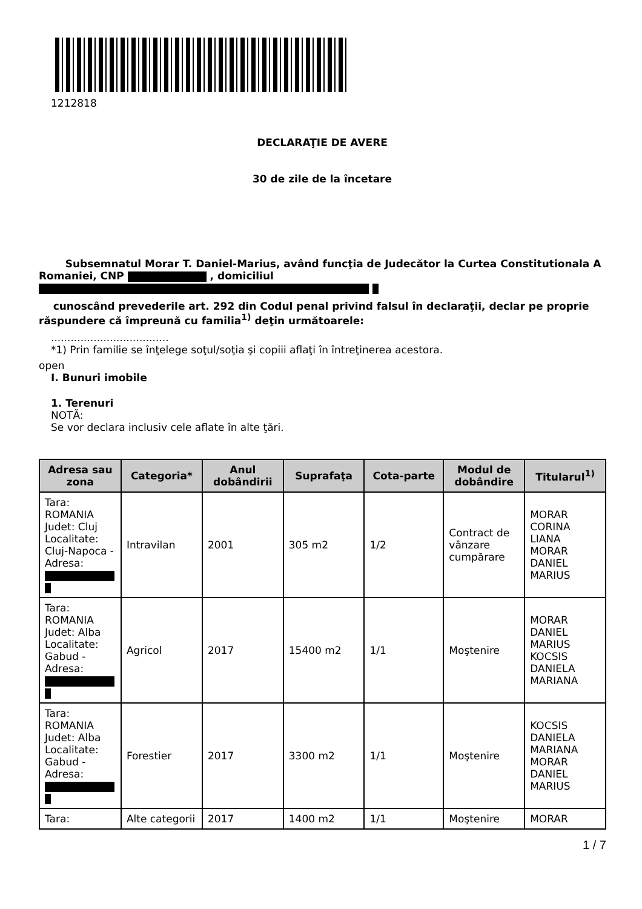1212818
DECLARAŢIE DE AVERE
30 de zile de la încetare
Subsemnatul Morar T. Daniel-Marius, având funcţia de Judecător la Curtea Constitutionala A Romaniei, CNP , domiciliul
cunoscând prevederile art. 292 din Codul penal privind falsul în declaraţii, declar pe proprie răspundere că împreună cu familia<sup>1)</sup> deţin următoarele:
....................................
*1) Prin familie se înţelege soţul/soţia şi copiii aflaţi în întreţinerea acestora.
open
I. Bunuri imobile
1. Terenuri
NOTĂ:
Se vor declara inclusiv cele aflate în alte ţări.
| Adresa sau zona | Categoria* | Anul dobândirii | Suprafaţa | Cota-parte | Modul de dobândire | Titularul<sup>1)</sup> |
| --- | --- | --- | --- | --- | --- | --- |
| Tara: ROMANIA Judet: Cluj Localitate: Cluj-Napoca - Adresa: | Intravilan | 2001 | 305 m2 | 1/2 | Contract de vânzare cumpărare | MORAR CORINA LIANA MORAR DANIEL MARIUS |
| Tara: ROMANIA Judet: Alba Localitate: Gabud - Adresa: | Agricol | 2017 | 15400 m2 | 1/1 | Moştenire | MORAR DANIEL MARIUS KOCSIS DANIELA MARIANA |
| Tara: ROMANIA Judet: Alba Localitate: Gabud - Adresa: | Forestier | 2017 | 3300 m2 | 1/1 | Moştenire | KOCSIS DANIELA MARIANA MORAR DANIEL MARIUS |
| Tara: | Alte categorii | 2017 | 1400 m2 | 1/1 | Moştenire | MORAR |
1 / 7